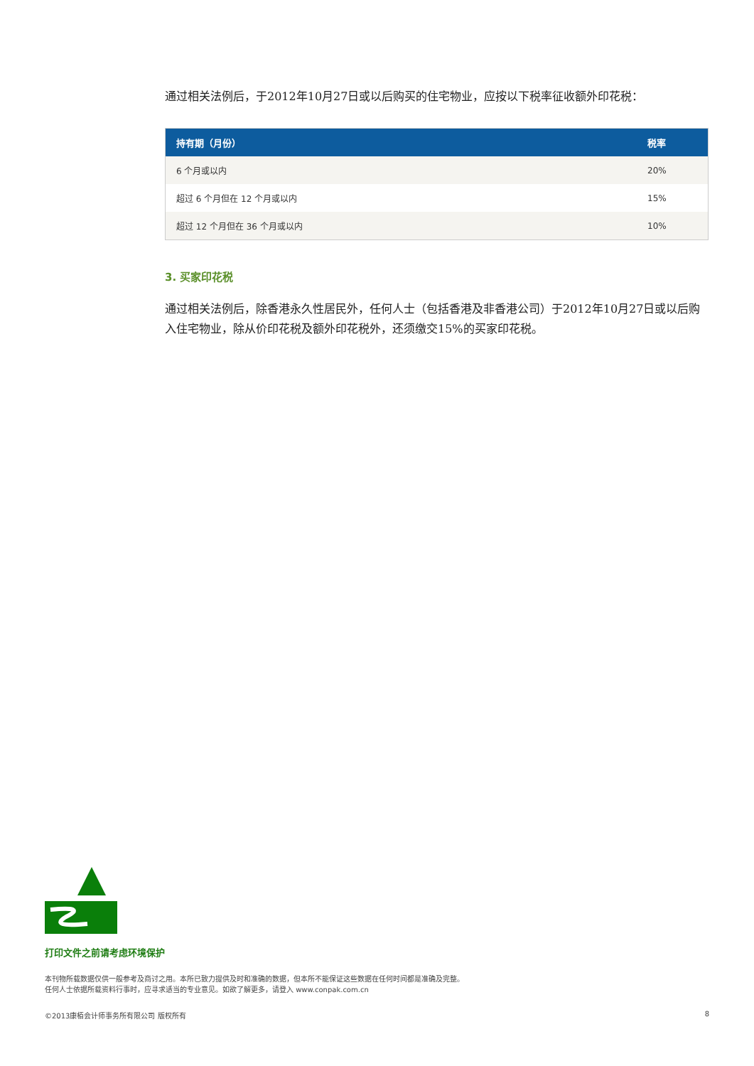通过相关法例后，于2012年10月27日或以后购买的住宅物业，应按以下税率征收额外印花税：
| 持有期（月份） | 税率 |
| --- | --- |
| 6 个月或以内 | 20% |
| 超过 6 个月但在 12 个月或以内 | 15% |
| 超过 12 个月但在 36 个月或以内 | 10% |
3. 买家印花税
通过相关法例后，除香港永久性居民外，任何人士（包括香港及非香港公司）于2012年10月27日或以后购入住宅物业，除从价印花税及额外印花税外，还须缴交15%的买家印花税。
打印文件之前请考虑环境保护
本刊物所载数据仅供一般参考及商讨之用。本所已致力提供及时和准确的数据，但本所不能保证这些数据在任何时间都是准确及完整。
任何人士依据所载资料行事时，应寻求适当的专业意见。如欲了解更多，请登入 www.conpak.com.cn
©2013康栢会计师事务所有限公司 版权所有 8